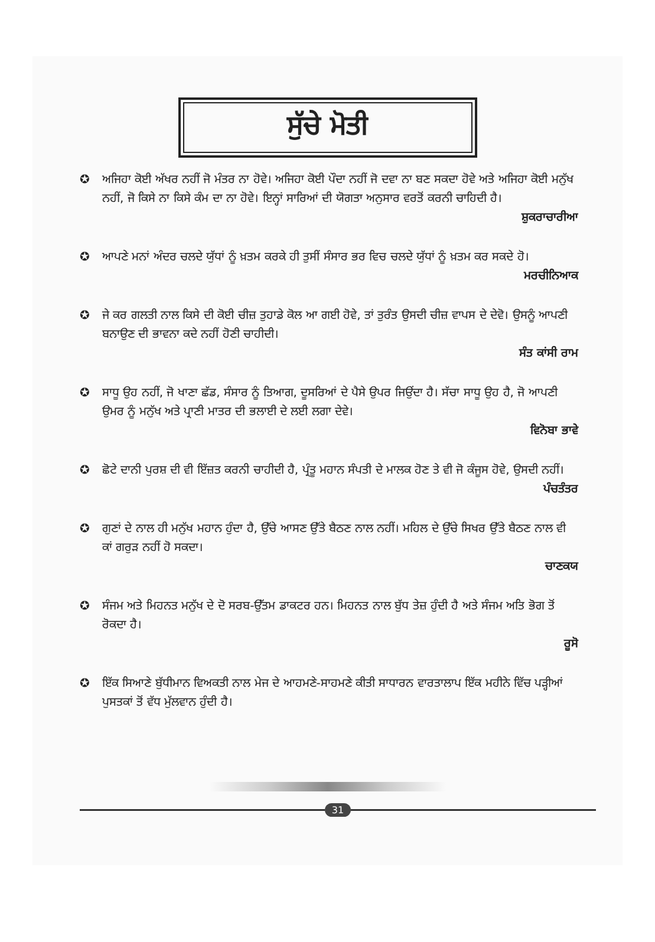ਸੁੱਚੇ ਮੋਤੀ
✪ ਅਜਿਹਾ ਕੋਈ ਅੱਖਰ ਨਹੀਂ ਜੋ ਮੰਤਰ ਨਾ ਹੋਵੇ। ਅਜਿਹਾ ਕੋਈ ਪੌਦਾ ਨਹੀਂ ਜੋ ਦਵਾ ਨਾ ਬਣ ਸਕਦਾ ਹੋਵੇ ਅਤੇ ਅਜਿਹਾ ਕੋਈ ਮਨੁੱਖ ਨਹੀਂ, ਜੋ ਕਿਸੇ ਨਾ ਕਿਸੇ ਕੰਮ ਦਾ ਨਾ ਹੋਵੇ। ਇਨ੍ਹਾਂ ਸਾਰਿਆਂ ਦੀ ਯੋਗਤਾ ਅਨੁਸਾਰ ਵਰਤੋਂ ਕਰਨੀ ਚਾਹਿਦੀ ਹੈ।
ਸ਼ੁਕਰਾਚਾਰੀਆ
✪ ਆਪਣੇ ਮਨਾਂ ਅੰਦਰ ਚਲਦੇ ਯੁੱਧਾਂ ਨੂੰ ਖ਼ਤਮ ਕਰਕੇ ਹੀ ਤੁਸੀਂ ਸੰਸਾਰ ਭਰ ਵਿਚ ਚਲਦੇ ਯੁੱਧਾਂ ਨੂੰ ਖ਼ਤਮ ਕਰ ਸਕਦੇ ਹੋ।
ਮਰਚੀਨਿਆਕ
✪ ਜੇ ਕਰ ਗਲਤੀ ਨਾਲ ਕਿਸੇ ਦੀ ਕੋਈ ਚੀਜ਼ ਤੁਹਾਡੇ ਕੋਲ ਆ ਗਈ ਹੋਵੇ, ਤਾਂ ਤੁਰੰਤ ਉਸਦੀ ਚੀਜ਼ ਵਾਪਸ ਦੇ ਦੇਵੋ। ਉਸਨੂੰ ਆਪਣੀ ਬਨਾਉਣ ਦੀ ਭਾਵਨਾ ਕਦੇ ਨਹੀਂ ਹੋਣੀ ਚਾਹੀਦੀ।
ਸੰਤ ਕਾਂਸੀ ਰਾਮ
✪ ਸਾਧੂ ਉਹ ਨਹੀਂ, ਜੋ ਖਾਣਾ ਛੱਡ, ਸੰਸਾਰ ਨੂੰ ਤਿਆਗ, ਦੂਸਰਿਆਂ ਦੇ ਪੈਸੇ ਉਪਰ ਜਿਉਂਦਾ ਹੈ। ਸੱਚਾ ਸਾਧੂ ਉਹ ਹੈ, ਜੋ ਆਪਣੀ ਉਮਰ ਨੂੰ ਮਨੁੱਖ ਅਤੇ ਪ੍ਰਾਣੀ ਮਾਤਰ ਦੀ ਭਲਾਈ ਦੇ ਲਈ ਲਗਾ ਦੇਵੇ।
ਵਿਨੋਬਾ ਭਾਵੇ
✪ ਛੋਟੇ ਦਾਨੀ ਪੁਰਸ਼ ਦੀ ਵੀ ਇੱਜ਼ਤ ਕਰਨੀ ਚਾਹੀਦੀ ਹੈ, ਪ੍ਰੰਤੂ ਮਹਾਨ ਸੰਪਤੀ ਦੇ ਮਾਲਕ ਹੋਣ ਤੇ ਵੀ ਜੋ ਕੰਜੂਸ ਹੋਵੇ, ਉਸਦੀ ਨਹੀਂ।
ਪੰਚਤੰਤਰ
✪ ਗੁਣਾਂ ਦੇ ਨਾਲ ਹੀ ਮਨੁੱਖ ਮਹਾਨ ਹੁੰਦਾ ਹੈ, ਉੱਚੇ ਆਸਣ ਉੱਤੇ ਬੈਠਣ ਨਾਲ ਨਹੀਂ। ਮਹਿਲ ਦੇ ਉੱਚੇ ਸਿਖਰ ਉੱਤੇ ਬੈਠਣ ਨਾਲ ਵੀ ਕਾਂ ਗਰੁੜ ਨਹੀਂ ਹੋ ਸਕਦਾ।
ਚਾਣਕਯ
✪ ਸੰਜਮ ਅਤੇ ਮਿਹਨਤ ਮਨੁੱਖ ਦੇ ਦੋ ਸਰਬ-ਉੱਤਮ ਡਾਕਟਰ ਹਨ। ਮਿਹਨਤ ਨਾਲ ਬੁੱਧ ਤੇਜ਼ ਹੁੰਦੀ ਹੈ ਅਤੇ ਸੰਜਮ ਅਤਿ ਭੋਗ ਤੋਂ ਰੋਕਦਾ ਹੈ।
ਰੂਸੋ
✪ ਇੱਕ ਸਿਆਣੇ ਬੁੱਧੀਮਾਨ ਵਿਅਕਤੀ ਨਾਲ ਮੇਜ ਦੇ ਆਹਮਣੇ-ਸਾਹਮਣੇ ਕੀਤੀ ਸਾਧਾਰਨ ਵਾਰਤਾਲਾਪ ਇੱਕ ਮਹੀਨੇ ਵਿੱਚ ਪੜ੍ਹੀਆਂ ਪੁਸਤਕਾਂ ਤੋਂ ਵੱਧ ਮੁੱਲਵਾਨ ਹੁੰਦੀ ਹੈ।
31